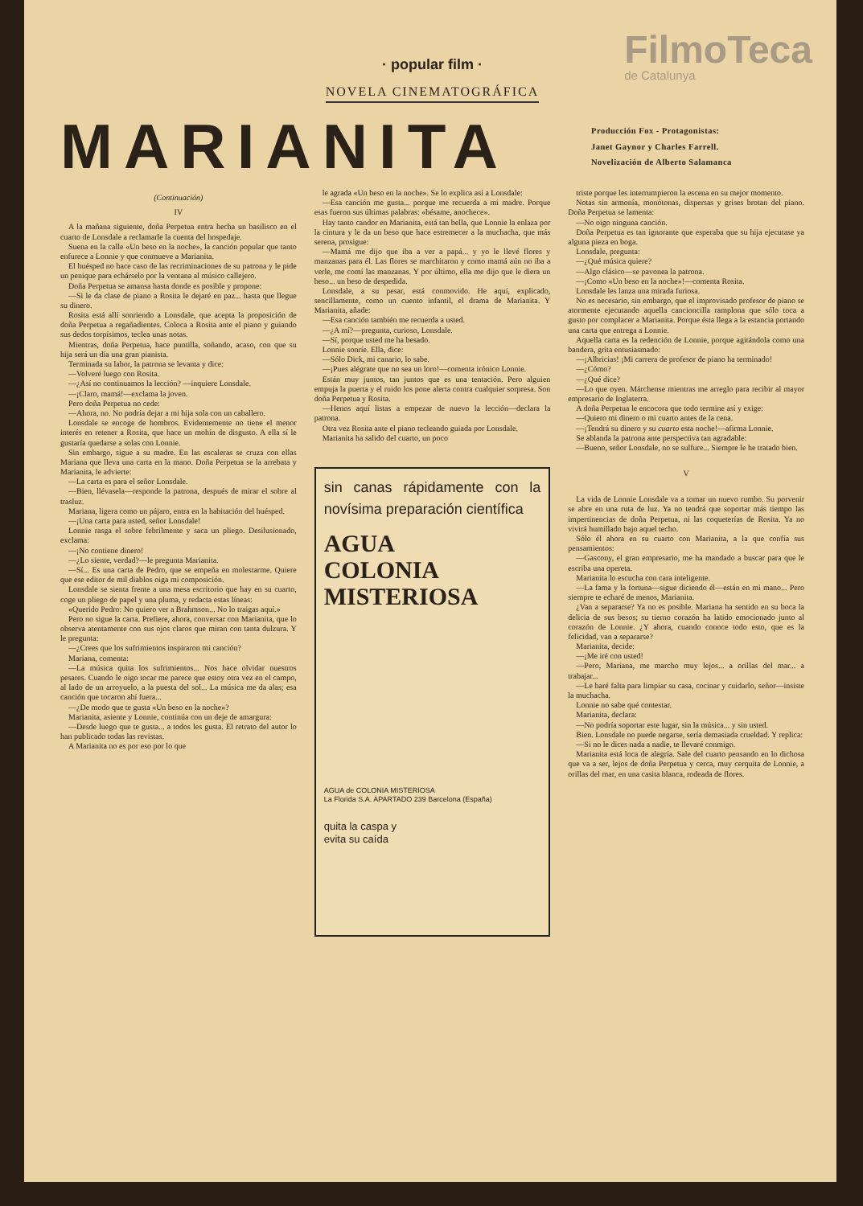FilmoTeca
de Catalunya
· popular film ·
NOVELA CINEMATOGRÁFICA
MARIANITA
Producción Fox - Protagonistas:
Janet Gaynor y Charles Farrell.
Novelización de Alberto Salamanca
(Continuación)
IV
A la mañana siguiente, doña Perpetua entra hecha un basilisco en el cuarto de Lonsdale a reclamarle la cuenta del hospedaje.
Suena en la calle «Un beso en la noche», la canción popular que tanto enfurece a Lonnie y que conmueve a Marianita.
El huésped no hace caso de las recriminaciones de su patrona y le pide un penique para echárselo por la ventana al músico callejero.
Doña Perpetua se amansa hasta donde es posible y propone:
—Si le da clase de piano a Rosita le dejaré en paz... hasta que llegue su dinero.
Rosita está allí sonriendo a Lonsdale, que acepta la proposición de doña Perpetua a regañadientes. Coloca a Rosita ante el piano y guiando sus dedos torpísimos, teclea unas notas.
Mientras, doña Perpetua, hace puntilla, soñando, acaso, con que su hija será un día una gran pianista.
Terminada su labor, la patrona se levanta y dice:
—Volveré luego con Rosita.
—¿Así no continuamos la lección? —inquiere Lonsdale.
—¡Claro, mamá!—exclama la joven.
Pero doña Perpetua no cede:
—Ahora, no. No podría dejar a mi hija sola con un caballero.
Lonsdale se encoge de hombros. Evidentemente no tiene el menor interés en retener a Rosita, que hace un mohín de disgusto. A ella sí le gustaría quedarse a solas con Lonnie.
Sin embargo, sigue a su madre. En las escaleras se cruza con ellas Mariana que lleva una carta en la mano. Doña Perpetua se la arrebata y Marianita, le advierte:
—La carta es para el señor Lonsdale.
—Bien, llévasela—responde la patrona, después de mirar el sobre al trasluz.
Mariana, ligera como un pájaro, entra en la habitación del huésped.
—¡Una carta para usted, señor Lonsdale!
Lonnie rasga el sobre febrilmente y saca un pliego. Desilusionado, exclama:
—¡No contiene dinero!
—¿Lo siente, verdad?—le pregunta Marianita.
—Sí... Es una carta de Pedro, que se empeña en molestarme. Quiere que ese editor de mil diablos oiga mi composición.
Lonsdale se sienta frente a una mesa escritorio que hay en su cuarto, coge un pliego de papel y una pluma, y redacta estas líneas:
«Querido Pedro: No quiero ver a Brahmson... No lo traigas aquí.»
Pero no sigue la carta. Prefiere, ahora, conversar con Marianita, que lo observa atentamente con sus ojos claros que miran con tanta dulzura. Y le pregunta:
—¿Crees que los sufrimientos inspiraron mi canción?
Mariana, comenta:
—La música quita los sufrimientos... Nos hace olvidar nuestros pesares. Cuando le oigo tocar me parece que estoy otra vez en el campo, al lado de un arroyuelo, a la puesta del sol... La música me da alas; esa canción que tocaron ahí fuera...
—¿De modo que te gusta «Un beso en la noche»?
Marianita, asiente y Lonnie, continúa con un deje de amargura:
—Desde luego que te gusta... a todos les gusta. El retrato del autor lo han publicado todas las revistas.
A Marianita no es por eso por lo que
le agrada «Un beso en la noche». Se lo explica así a Lonsdale:
—Esa canción me gusta... porque me recuerda a mi madre. Porque esas fueron sus últimas palabras: «bésame, anochece».
Hay tanto candor en Marianita, está tan bella, que Lonnie la enlaza por la cintura y le da un beso que hace estremecer a la muchacha, que más serena, prosigue:
—Mamá me dijo que iba a ver a papá... y yo le llevé flores y manzanas para él. Las flores se marchitaron y como mamá aún no iba a verle, me comí las manzanas. Y por último, ella me dijo que le diera un beso... un beso de despedida.
Lonsdale, a su pesar, está conmovido. He aquí, explicado, sencillamente, como un cuento infantil, el drama de Marianita. Y Marianita, añade:
—Esa canción también me recuerda a usted.
—¿A mí?—pregunta, curioso, Lonsdale.
—Sí, porque usted me ha besado.
Lonnie sonríe. Ella, dice:
—Sólo Dick, mi canario, lo sabe.
—¡Pues alégrate que no sea un loro!—comenta irónico Lonnie.
Están muy juntos, tan juntos que es una tentación. Pero alguien empuja la puerta y el ruido los pone alerta contra cualquier sorpresa. Son doña Perpetua y Rosita.
—Henos aquí listas a empezar de nuevo la lección—declara la patrona.
Otra vez Rosita ante el piano tecleando guiada por Lonsdale.
Marianita ha salido del cuarto, un poco
sin canas rápidamente con la novísima preparación científica
AGUA
COLONIA
MISTERIOSA
AGUA de COLONIA MISTERIOSA
La Florida S.A. APARTADO 239 Barcelona (España)
quita la caspa y
evita su caída
triste porque les interrumpieron la escena en su mejor momento.
Notas sin armonía, monótonas, dispersas y grises brotan del piano. Doña Perpetua se lamenta:
—No oigo ninguna canción.
Doña Perpetua es tan ignorante que esperaba que su hija ejecutase ya alguna pieza en boga.
Lonsdale, pregunta:
—¿Qué música quiere?
—Algo clásico—se pavonea la patrona.
—¡Como «Un beso en la noche»!—comenta Rosita.
Lonsdale les lanza una mirada furiosa.
No es necesario, sin embargo, que el improvisado profesor de piano se atormente ejecutando aquella cancioncilla ramplona que sólo toca a gusto por complacer a Marianita. Porque ésta llega a la estancia portando una carta que entrega a Lonnie.
Aquella carta es la redención de Lonnie, porque agitándola como una bandera, grita entusiasmado:
—¡Albricias! ¡Mi carrera de profesor de piano ha terminado!
—¿Cómo?
—¿Qué dice?
—Lo que oyen. Márchense mientras me arreglo para recibir al mayor empresario de Inglaterra.
A doña Perpetua le encocora que todo termine así y exige:
—Quiero mi dinero o mi cuarto antes de la cena.
—¡Tendrá su dinero y su cuarto esta noche!—afirma Lonnie.
Se ablanda la patrona ante perspectiva tan agradable:
—Bueno, señor Lonsdale, no se sulfure... Siempre le he tratado bien.
V
La vida de Lonnie Lonsdale va a tomar un nuevo rumbo. Su porvenir se abre en una ruta de luz. Ya no tendrá que soportar más tiempo las impertinencias de doña Perpetua, ni las coqueterías de Rosita. Ya no vivirá humillado bajo aquel techo.
Sólo él ahora en su cuarto con Marianita, a la que confía sus pensamientos:
—Gascony, el gran empresario, me ha mandado a buscar para que le escriba una opereta.
Marianita lo escucha con cara inteligente.
—La fama y la fortuna—sigue diciendo él—están en mi mano... Pero siempre te echaré de menos, Marianita.
¿Van a separarse? Ya no es posible. Mariana ha sentido en su boca la delicia de sus besos; su tierno corazón ha latido emocionado junto al corazón de Lonnie. ¿Y ahora, cuando conoce todo esto, que es la felicidad, van a separarse?
Marianita, decide:
—¡Me iré con usted!
—Pero, Mariana, me marcho muy lejos... a orillas del mar... a trabajar...
—Le haré falta para limpiar su casa, cocinar y cuidarlo, señor—insiste la muchacha.
Lonnie no sabe qué contestar.
Marianita, declara:
—No podría soportar este lugar, sin la música... y sin usted.
Bien. Lonsdale no puede negarse, sería demasiada crueldad. Y replica:
—Si no le dices nada a nadie, te llevaré conmigo.
Marianita está loca de alegría. Sale del cuarto pensando en lo dichosa que va a ser, lejos de doña Perpetua y cerca, muy cerquita de Lonnie, a orillas del mar, en una casita blanca, rodeada de flores.